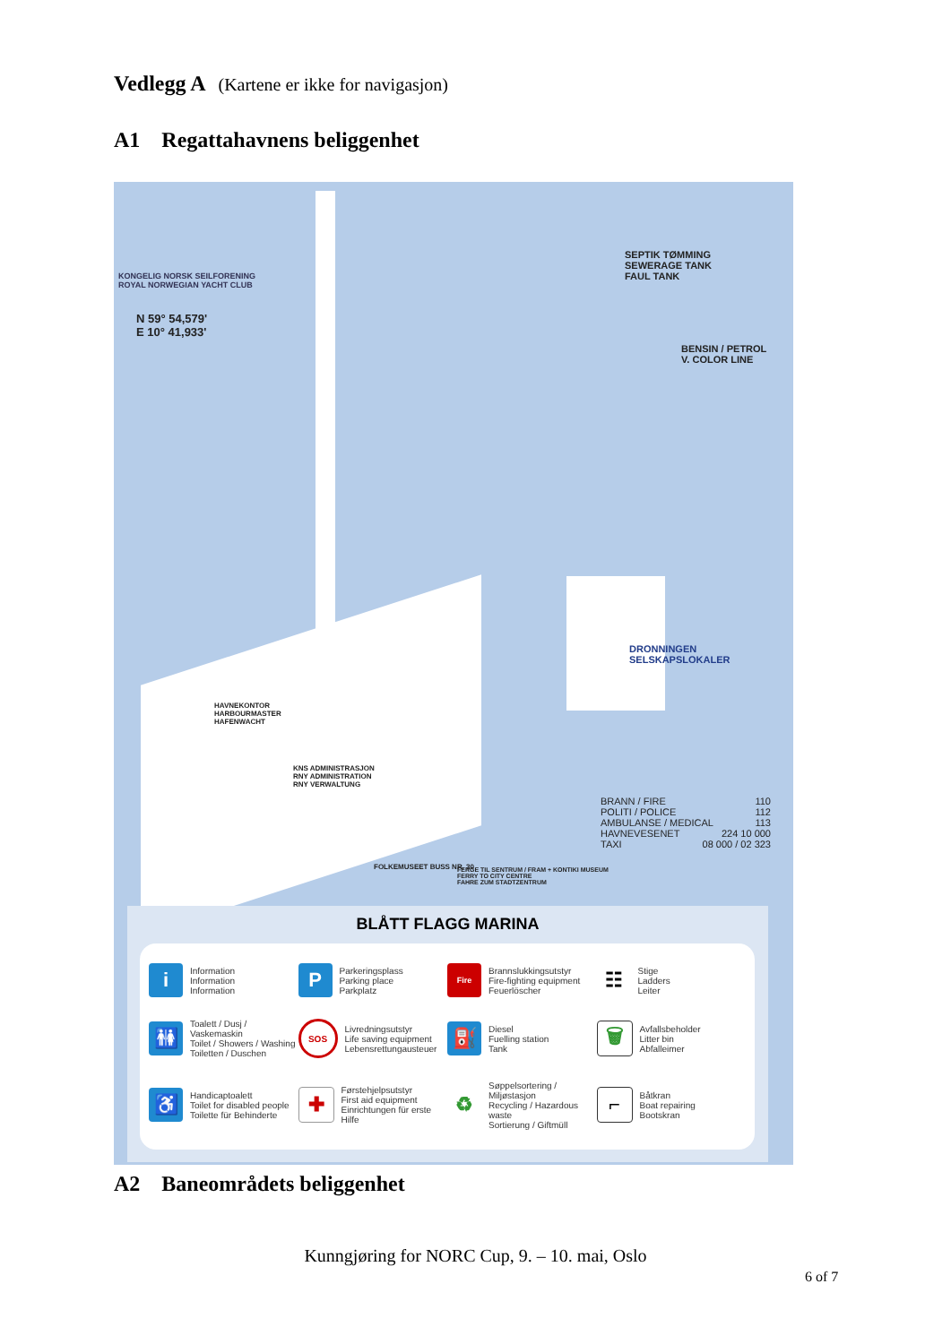Vedlegg A (Kartene er ikke for navigasjon)
A1 Regattahavnens beliggenhet
KONGELIG NORSK SEILFORENING
ROYAL NORWEGIAN YACHT CLUB
N 59° 54,579'
E 10° 41,933'
SEPTIK TØMMING
SEWERAGE TANK
FAUL TANK
BENSIN / PETROL
V. COLOR LINE
DRONNINGEN SELSKAPSLOKALER
HAVNEKONTOR
HARBOURMASTER
HAFENWACHT
KNS ADMINISTRASJON
RNY ADMINISTRATION
RNY VERWALTUNG
FOLKEMUSEET BUSS NR. 30
FERGE TIL SENTRUM / FRAM + KONTIKI MUSEUM
FERRY TO CITY CENTRE
FAHRE ZUM STADTZENTRUM
BRANN / FIRE 110
POLITI / POLICE 112
AMBULANSE / MEDICAL 113
HAVNEVESENET 224 10 000
TAXI 08 000 / 02 323
BLÅTT FLAGG MARINA
i
Information
Information
Information
P
Parkeringsplass
Parking place
Parkplatz
Fire
Brannslukkingsutstyr
Fire-fighting equipment
Feuerlöscher
☷
Stige
Ladders
Leiter
🚻
Toalett / Dusj / Vaskemaskin
Toilet / Showers / Washing
Toiletten / Duschen
SOS
Livredningsutstyr
Life saving equipment
Lebensrettungausteuer
⛽
Diesel
Fuelling station
Tank
🗑
Avfallsbeholder
Litter bin
Abfalleimer
♿
Handicaptoalett
Toilet for disabled people
Toilette für Behinderte
✚
Førstehjelpsutstyr
First aid equipment
Einrichtungen für erste Hilfe
♻
Søppelsortering / Miljøstasjon
Recycling / Hazardous waste
Sortierung / Giftmüll
⌐
Båtkran
Boat repairing
Bootskran
A2 Baneområdets beliggenhet
Kunngjøring for NORC Cup, 9. – 10. mai, Oslo
6 of 7